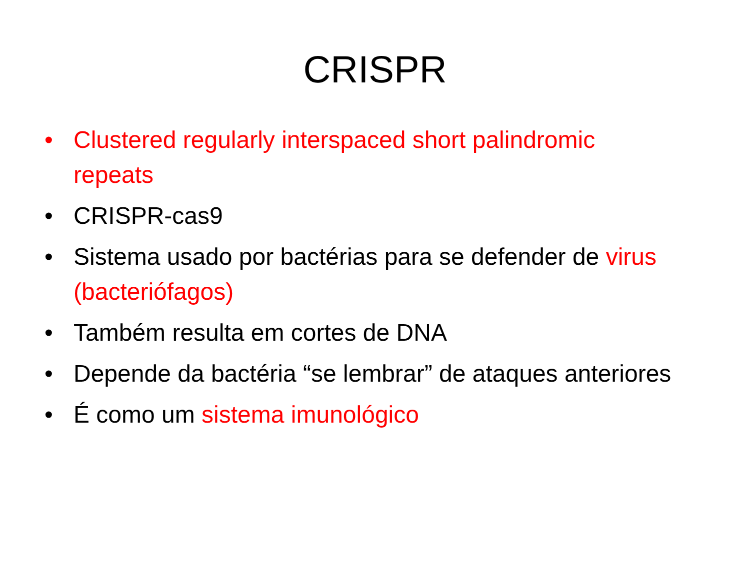CRISPR
• Clustered regularly interspaced short palindromic repeats
• CRISPR-cas9
• Sistema usado por bactérias para se defender de virus (bacteriófagos)
• Também resulta em cortes de DNA
• Depende da bactéria “se lembrar” de ataques anteriores
• É como um sistema imunológico